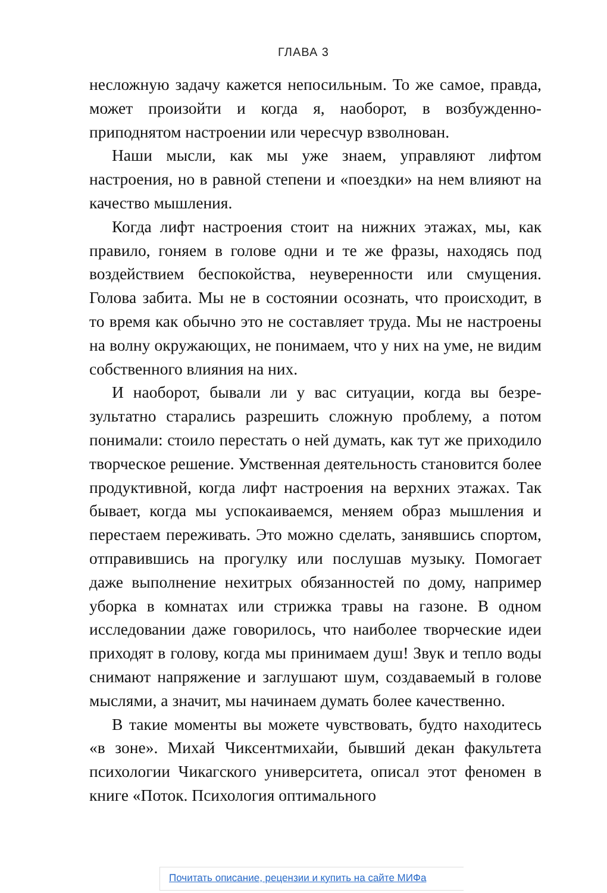ГЛАВА 3
несложную задачу кажется непосильным. То же самое, правда, может произойти и когда я, наоборот, в возбужден­но-приподнятом настроении или чересчур взволнован.
Наши мысли, как мы уже знаем, управляют лифтом настроения, но в равной степени и «поездки» на нем влияют на качество мышления.
Когда лифт настроения стоит на нижних этажах, мы, как правило, гоняем в голове одни и те же фразы, нахо­дясь под воздействием беспокойства, неуверенности или смущения. Голова забита. Мы не в состоянии осознать, что происходит, в то время как обычно это не составляет труда. Мы не настроены на волну окружающих, не понимаем, что у них на уме, не видим собственного влияния на них.
И наоборот, бывали ли у вас ситуации, когда вы безре­зультатно старались разрешить сложную проблему, а потом понимали: стоило перестать о ней думать, как тут же при­ходило творческое решение. Умственная деятельность становится более продуктивной, когда лифт настроения на верхних этажах. Так бывает, когда мы успокаиваемся, меняем образ мышления и перестаем переживать. Это можно сделать, занявшись спортом, отправившись на про­гулку или послушав музыку. Помогает даже выполнение нехитрых обязанностей по дому, например уборка в ком­натах или стрижка травы на газоне. В одном исследовании даже говорилось, что наиболее творческие идеи приходят в голову, когда мы принимаем душ! Звук и тепло воды сни­мают напряжение и заглушают шум, создаваемый в голове мыслями, а значит, мы начинаем думать более качественно.
В такие моменты вы можете чувствовать, будто нахо­дитесь «в зоне». Михай Чиксентмихайи, бывший декан факультета психологии Чикагского университета, описал этот феномен в книге «Поток. Психология оптимального
Почитать описание, рецензии и купить на сайте МИФа